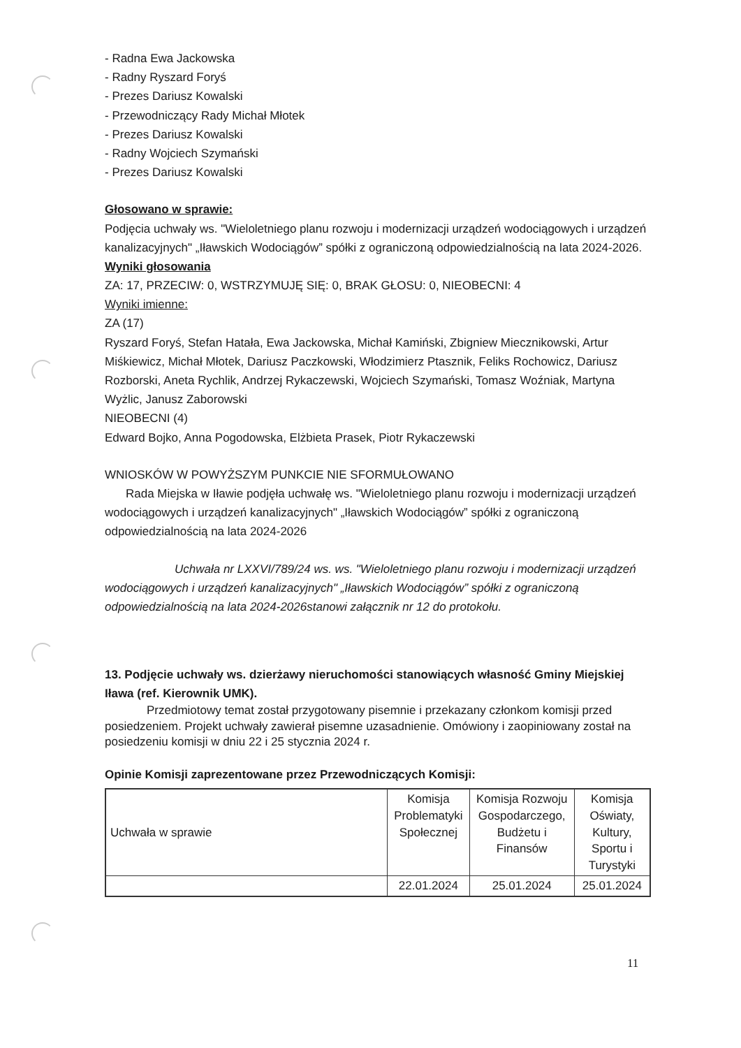- Radna Ewa Jackowska
- Radny Ryszard Foryś
- Prezes Dariusz Kowalski
- Przewodniczący Rady Michał Młotek
- Prezes Dariusz Kowalski
- Radny Wojciech Szymański
- Prezes Dariusz Kowalski
Głosowano w sprawie:
Podjęcia uchwały ws. "Wieloletniego planu rozwoju i modernizacji urządzeń wodociągowych i urządzeń kanalizacyjnych" „Iławskich Wodociągów” spółki z ograniczoną odpowiedzialnością na lata 2024-2026.
Wyniki głosowania
ZA: 17, PRZECIW: 0, WSTRZYMUJĘ SIĘ: 0, BRAK GŁOSU: 0, NIEOBECNI: 4
Wyniki imienne:
ZA (17)
Ryszard Foryś, Stefan Hatała, Ewa Jackowska, Michał Kamiński, Zbigniew Miecznikowski, Artur Miśkiewicz, Michał Młotek, Dariusz Paczkowski, Włodzimierz Ptasznik, Feliks Rochowicz, Dariusz Rozborski, Aneta Rychlik, Andrzej Rykaczewski, Wojciech Szymański, Tomasz Woźniak, Martyna Wyżlic, Janusz Zaborowski
NIEOBECNI (4)
Edward Bojko, Anna Pogodowska, Elżbieta Prasek, Piotr Rykaczewski
WNIOSKÓW W POWYŻSZYM PUNKCIE NIE SFORMUŁOWANO
Rada Miejska w Iławie podjęła uchwałę ws. "Wieloletniego planu rozwoju i modernizacji urządzeń wodociągowych i urządzeń kanalizacyjnych" „Iławskich Wodociągów” spółki z ograniczoną odpowiedzialnością na lata 2024-2026
Uchwała nr LXXVI/789/24 ws. ws. "Wieloletniego planu rozwoju i modernizacji urządzeń wodociągowych i urządzeń kanalizacyjnych" „Iławskich Wodociągów” spółki z ograniczoną odpowiedzialnością na lata 2024-2026stanowi załącznik nr 12 do protokołu.
13. Podjęcie uchwały ws. dzierżawy nieruchomości stanowiących własność Gminy Miejskiej Iława (ref. Kierownik UMK).
Przedmiotowy temat został przygotowany pisemnie i przekazany członkom komisji przed posiedzeniem. Projekt uchwały zawierał pisemne uzasadnienie. Omówiony i zaopiniowany został na posiedzeniu komisji w dniu 22 i 25 stycznia 2024 r.
Opinie Komisji zaprezentowane przez Przewodniczących Komisji:
| Uchwała w sprawie | Komisja Problematyki Społecznej | Komisja Rozwoju Gospodarczego, Budżetu i Finansów | Komisja Oświaty, Kultury, Sportu i Turystyki |
| | 22.01.2024 | 25.01.2024 | 25.01.2024 |
11